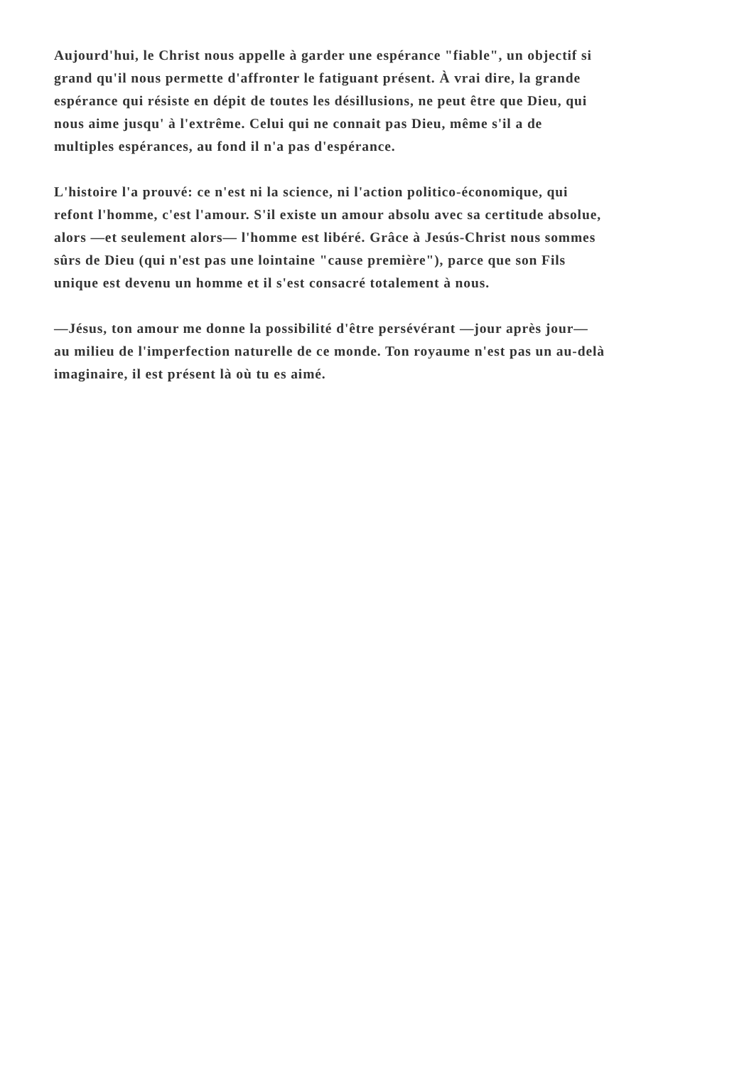Aujourd'hui, le Christ nous appelle à garder une espérance "fiable", un objectif si
grand qu'il nous permette d'affronter le fatiguant présent. À vrai dire, la grande
espérance qui résiste en dépit de toutes les désillusions, ne peut être que Dieu, qui
nous aime jusqu' à l'extrême. Celui qui ne connait pas Dieu, même s'il a de
multiples espérances, au fond il n'a pas d'espérance.
L'histoire l'a prouvé: ce n'est ni la science, ni l'action politico-économique, qui
refont l'homme, c'est l'amour. S'il existe un amour absolu avec sa certitude absolue,
alors —et seulement alors— l'homme est libéré. Grâce à Jesús-Christ nous sommes
sûrs de Dieu (qui n'est pas une lointaine "cause première"), parce que son Fils
unique est devenu un homme et il s'est consacré totalement à nous.
—Jésus, ton amour me donne la possibilité d'être persévérant —jour après jour—
au milieu de l'imperfection naturelle de ce monde. Ton royaume n'est pas un au-delà
imaginaire, il est présent là où tu es aimé.